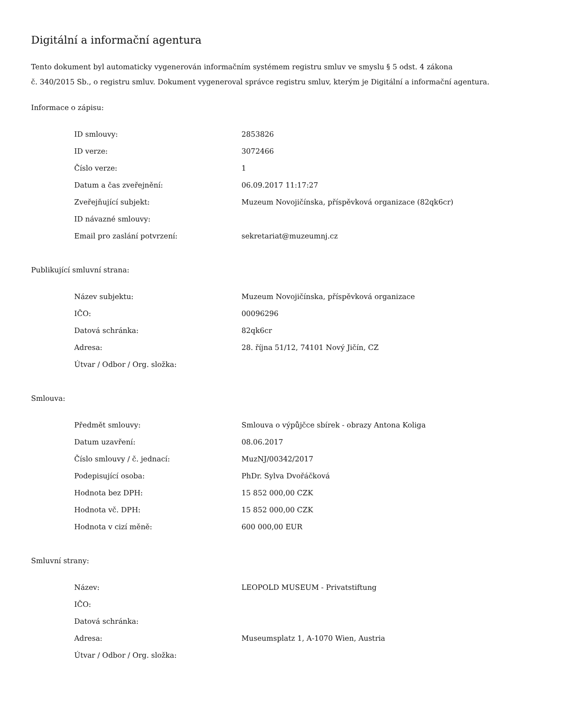Digitální a informační agentura
Tento dokument byl automaticky vygenerován informačním systémem registru smluv ve smyslu § 5 odst. 4 zákona
č. 340/2015 Sb., o registru smluv. Dokument vygeneroval správce registru smluv, kterým je Digitální a informační agentura.
Informace o zápisu:
| ID smlouvy: | 2853826 |
| ID verze: | 3072466 |
| Číslo verze: | 1 |
| Datum a čas zveřejnění: | 06.09.2017 11:17:27 |
| Zveřejňující subjekt: | Muzeum Novojičínska, příspěvková organizace (82qk6cr) |
| ID návazné smlouvy: | |
| Email pro zaslání potvrzení: | sekretariat@muzeumnj.cz |
Publikující smluvní strana:
| Název subjektu: | Muzeum Novojičínska, příspěvková organizace |
| IČO: | 00096296 |
| Datová schránka: | 82qk6cr |
| Adresa: | 28. října 51/12, 74101 Nový Jičín, CZ |
| Útvar / Odbor / Org. složka: | |
Smlouva:
| Předmět smlouvy: | Smlouva o výpůjčce sbírek - obrazy Antona Koliga |
| Datum uzavření: | 08.06.2017 |
| Číslo smlouvy / č. jednací: | MuzNJ/00342/2017 |
| Podepisující osoba: | PhDr. Sylva Dvořáčková |
| Hodnota bez DPH: | 15 852 000,00 CZK |
| Hodnota vč. DPH: | 15 852 000,00 CZK |
| Hodnota v cizí měně: | 600 000,00 EUR |
Smluvní strany:
| Název: | LEOPOLD MUSEUM - Privatstiftung |
| IČO: | |
| Datová schránka: | |
| Adresa: | Museumsplatz 1, A-1070 Wien, Austria |
| Útvar / Odbor / Org. složka: | |